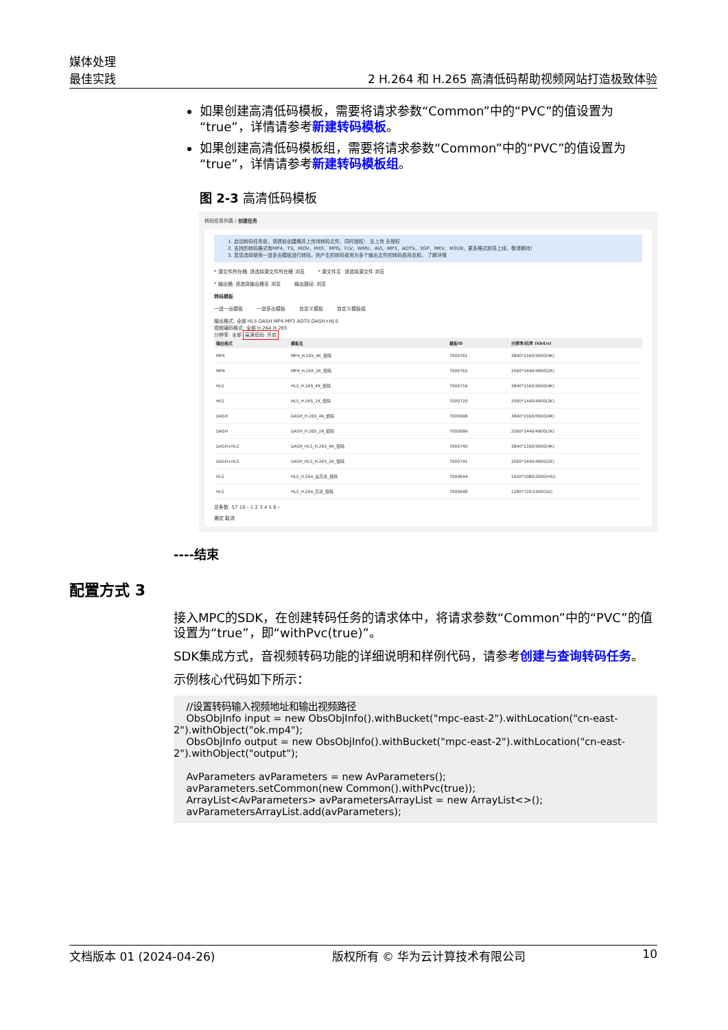媒体处理
最佳实践
2 H.264 和 H.265 高清低码帮助视频网站打造极致体验
如果创建高清低码模板，需要将请求参数“Common”中的“PVC”的值设置为“true”，详情请参考新建转码模板。
如果创建高清低码模板组，需要将请求参数“Common”中的“PVC”的值设置为“true”，详情请参考新建转码模板组。
图 2-3 高清低码模板
转码任务列表 / 创建任务
1. 启动转码任务前，请提前创建桶并上传待转码文件，同时授权： 去上传 去授权
2. 支持的转码格式有MP4、TS、MOV、MXF、MPG、FLV、WMV、AVI、MP3、ADTS、3GP、MKV、M3U8，更多格式即将上线，敬请期待！
3. 若您选择使用一进多出模板进行转码，则产生的转码费用为多个输出文件的转码费用总和。 了解详情
* 源文件所在桶: 请选择源文件所在桶 浏览 * 源文件名: 请选择源文件 浏览
* 输出桶: 请选择输出桶名 浏览 输出路径: 浏览
转码模板
一进一出模板 一进多出模板 自定义模板 自定义模板组
输出格式: 全部 HLS DASH MP4 MP3 ADTS DASH+HLS
视频编码格式: 全部 H.264 H.265
分辨率: 全部 高清低码: 开启
| 输出格式 | 模板名 | 模板ID | 分辨率/码率 (kbit/s) |
| --- | --- | --- | --- |
| MP4 | MP4_H.265_4K_低码 | 7000761 | 3840*2160/5600(4K) |
| MP4 | MP4_H.265_2K_低码 | 7000762 | 2560*1440/4900(2K) |
| HLS | HLS_H.265_4K_低码 | 7000719 | 3840*2160/5600(4K) |
| HLS | HLS_H.265_2K_低码 | 7000720 | 2560*1440/4900(2K) |
| DASH | DASH_H.265_4K_低码 | 7000698 | 3840*2160/5600(4K) |
| DASH | DASH_H.265_2K_低码 | 7000699 | 2560*1440/4900(2K) |
| DASH+HLS | DASH_HLS_H.265_4K_低码 | 7000740 | 3840*2160/5600(4K) |
| DASH+HLS | DASH_HLS_H.265_2K_低码 | 7000741 | 2560*1440/4900(2K) |
| HLS | HLS_H.264_全高清_低码 | 7000644 | 1920*1080/3000(HD) |
| HLS | HLS_H.264_高清_低码 | 7000648 | 1280*720/1000(SD) |
总条数: 57 10 ‹ 1 2 3 4 5 6 ›
确定 取消
----结束
配置方式 3
接入MPC的SDK，在创建转码任务的请求体中，将请求参数“Common”中的“PVC”的值设置为“true”，即“withPvc(true)”。
SDK集成方式，音视频转码功能的详细说明和样例代码，请参考创建与查询转码任务。
示例核心代码如下所示：
    //设置转码输入视频地址和输出视频路径
    ObsObjInfo input = new ObsObjInfo().withBucket("mpc-east-2").withLocation("cn-east-2").withObject("ok.mp4");
    ObsObjInfo output = new ObsObjInfo().withBucket("mpc-east-2").withLocation("cn-east-2").withObject("output");

    AvParameters avParameters = new AvParameters();
    avParameters.setCommon(new Common().withPvc(true));
    ArrayList<AvParameters> avParametersArrayList = new ArrayList<>();
    avParametersArrayList.add(avParameters);
文档版本 01 (2024-04-26) 版权所有 © 华为云计算技术有限公司 10